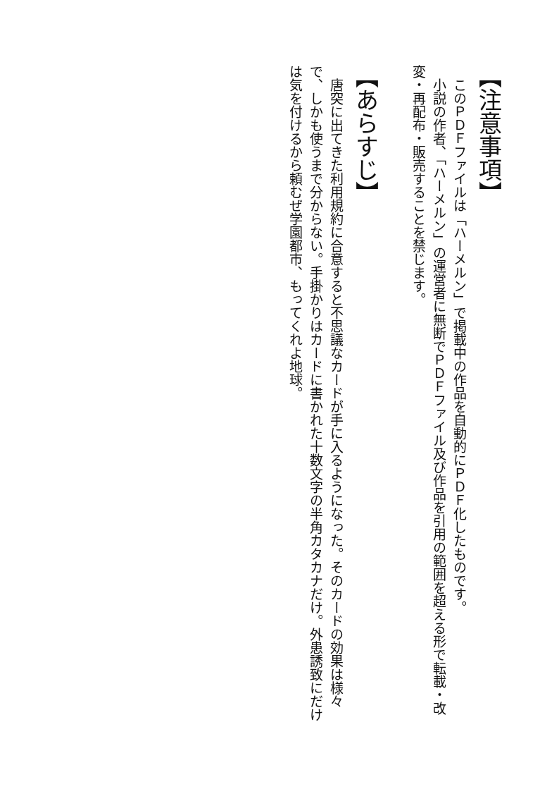【注意事項】
　このＰＤＦファイルは「ハーメルン」で掲載中の作品を自動的にＰＤＦ化したものです。
　小説の作者、「ハーメルン」の運営者に無断でＰＤＦファイル及び作品を引用の範囲を超える形で転載・改変・再配布・販売することを禁じます。
【あらすじ】
　唐突に出てきた利用規約に合意すると不思議なカードが手に入るようになった。そのカードの効果は様々で、しかも使うまで分からない。手掛かりはカードに書かれた十数文字の半角カタカナだけ。外患誘致にだけは気を付けるから頼むぜ学園都市、もってくれよ地球。